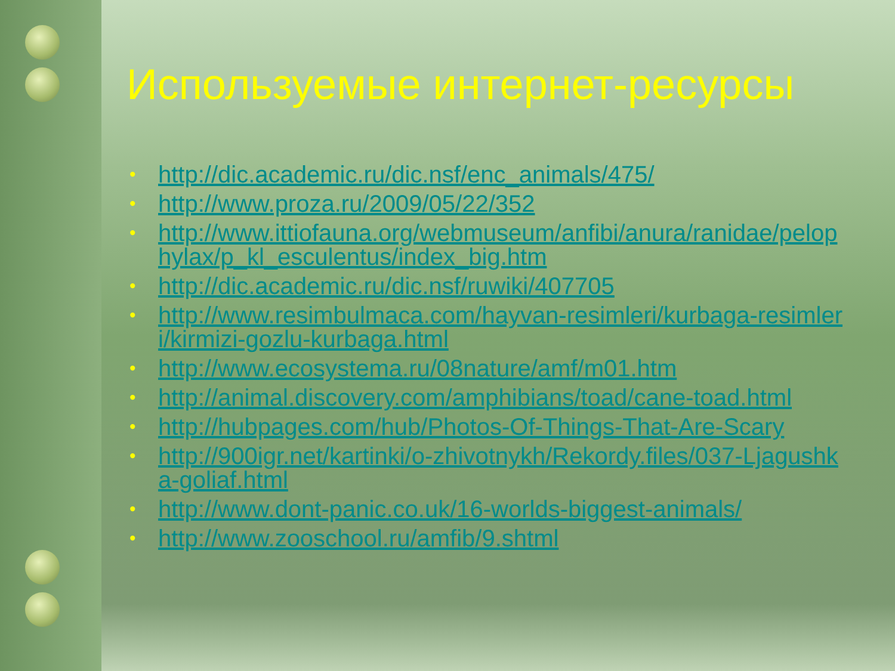Используемые интернет-ресурсы
• http://dic.academic.ru/dic.nsf/enc_animals/475/
• http://www.proza.ru/2009/05/22/352
• http://www.ittiofauna.org/webmuseum/anfibi/anura/ranidae/pelophylax/p_kl_esculentus/index_big.htm
• http://dic.academic.ru/dic.nsf/ruwiki/407705
• http://www.resimbulmaca.com/hayvan-resimleri/kurbaga-resimleri/kirmizi-gozlu-kurbaga.html
• http://www.ecosystema.ru/08nature/amf/m01.htm
• http://animal.discovery.com/amphibians/toad/cane-toad.html
• http://hubpages.com/hub/Photos-Of-Things-That-Are-Scary
• http://900igr.net/kartinki/o-zhivotnykh/Rekordy.files/037-Ljagushka-goliaf.html
• http://www.dont-panic.co.uk/16-worlds-biggest-animals/
• http://www.zooschool.ru/amfib/9.shtml